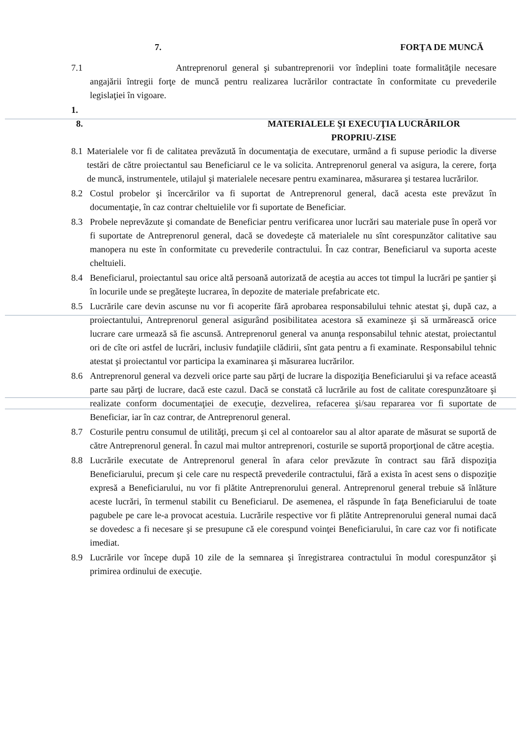7. FORŢA DE MUNCĂ
7.1 Antreprenorul general şi subantreprenorii vor îndeplini toate formalităţile necesare angajării întregii forţe de muncă pentru realizarea lucrărilor contractate în conformitate cu prevederile legislaţiei în vigoare.
1.
8. MATERIALELE ŞI EXECUŢIA LUCRĂRILOR
PROPRIU-ZISE
8.1 Materialele vor fi de calitatea prevăzută în documentaţia de executare, urmând a fi supuse periodic la diverse testări de către proiectantul sau Beneficiarul ce le va solicita. Antreprenorul general va asigura, la cerere, forţa de muncă, instrumentele, utilajul şi materialele necesare pentru examinarea, măsurarea şi testarea lucrărilor.
8.2 Costul probelor şi încercărilor va fi suportat de Antreprenorul general, dacă acesta este prevăzut în documentaţie, în caz contrar cheltuielile vor fi suportate de Beneficiar.
8.3 Probele neprevăzute şi comandate de Beneficiar pentru verificarea unor lucrări sau materiale puse în operă vor fi suportate de Antreprenorul general, dacă se dovedeşte că materialele nu sînt corespunzător calitative sau manopera nu este în conformitate cu prevederile contractului. În caz contrar, Beneficiarul va suporta aceste cheltuieli.
8.4 Beneficiarul, proiectantul sau orice altă persoană autorizată de aceştia au acces tot timpul la lucrări pe şantier şi în locurile unde se pregăteşte lucrarea, în depozite de materiale prefabricate etc.
8.5 Lucrările care devin ascunse nu vor fi acoperite fără aprobarea responsabilului tehnic atestat şi, după caz, a proiectantului, Antreprenorul general asigurând posibilitatea acestora să examineze şi să urmărească orice lucrare care urmează să fie ascunsă. Antreprenorul general va anunţa responsabilul tehnic atestat, proiectantul ori de cîte ori astfel de lucrări, inclusiv fundaţiile clădirii, sînt gata pentru a fi examinate. Responsabilul tehnic atestat şi proiectantul vor participa la examinarea şi măsurarea lucrărilor.
8.6 Antreprenorul general va dezveli orice parte sau părţi de lucrare la dispoziţia Beneficiarului şi va reface această parte sau părţi de lucrare, dacă este cazul. Dacă se constată că lucrările au fost de calitate corespunzătoare şi realizate conform documentaţiei de execuţie, dezvelirea, refacerea şi/sau repararea vor fi suportate de Beneficiar, iar în caz contrar, de Antreprenorul general.
8.7 Costurile pentru consumul de utilităţi, precum şi cel al contoarelor sau al altor aparate de măsurat se suportă de către Antreprenorul general. În cazul mai multor antreprenori, costurile se suportă proporţional de către aceştia.
8.8 Lucrările executate de Antreprenorul general în afara celor prevăzute în contract sau fără dispoziţia Beneficiarului, precum şi cele care nu respectă prevederile contractului, fără a exista în acest sens o dispoziţie expresă a Beneficiarului, nu vor fi plătite Antreprenorului general. Antreprenorul general trebuie să înlăture aceste lucrări, în termenul stabilit cu Beneficiarul. De asemenea, el răspunde în faţa Beneficiarului de toate pagubele pe care le-a provocat acestuia. Lucrările respective vor fi plătite Antreprenorului general numai dacă se dovedesc a fi necesare şi se presupune că ele corespund voinţei Beneficiarului, în care caz vor fi notificate imediat.
8.9 Lucrările vor începe după 10 zile de la semnarea şi înregistrarea contractului în modul corespunzător şi primirea ordinului de execuţie.